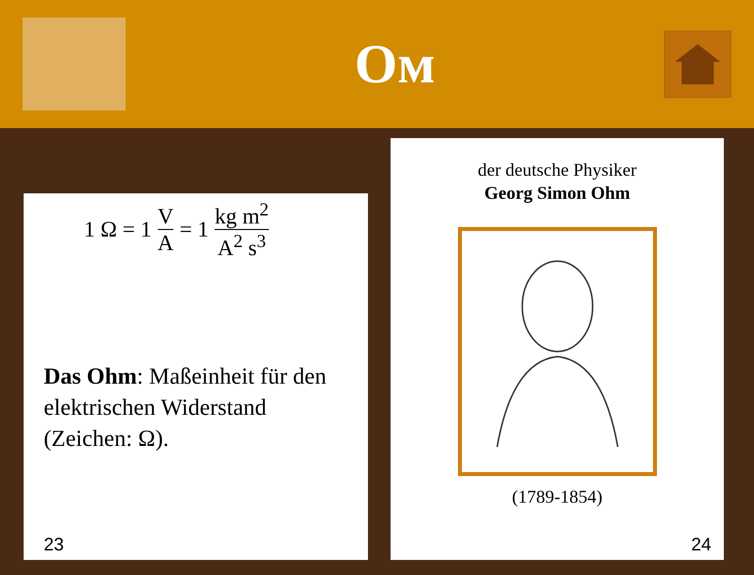Ом
1 Ω = 1 V A = 1 kg m<sup>2</sup> A<sup>2</sup> s<sup>3</sup>
Das Ohm: Maßeinheit für den elektrischen Widerstand (Zeichen: Ω).
23
der deutsche Physiker
Georg Simon Ohm
(1789-1854)
24